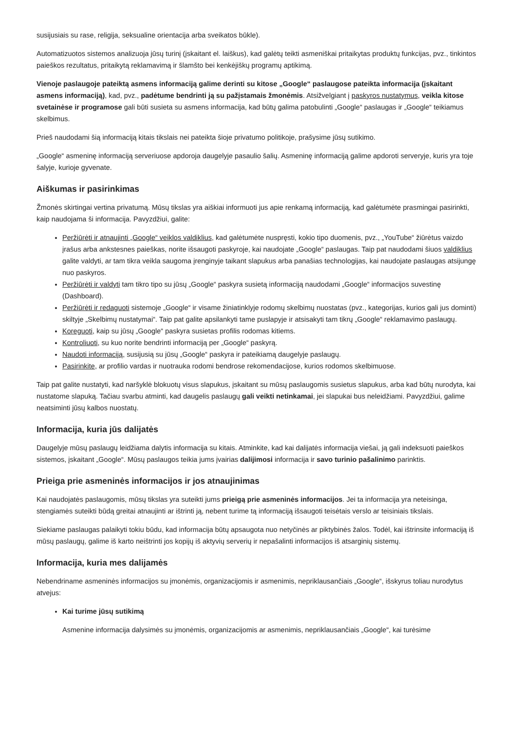susijusiais su rase, religija, seksualine orientacija arba sveikatos būkle).
Automatizuotos sistemos analizuoja jūsų turinį (įskaitant el. laiškus), kad galėtų teikti asmeniškai pritaikytas produktų funkcijas, pvz., tinkintos paieškos rezultatus, pritaikytą reklamavimą ir šlamšto bei kenkėjiškų programų aptikimą.
Vienoje paslaugoje pateiktą asmens informaciją galime derinti su kitose „Google“ paslaugose pateikta informacija (įskaitant asmens informaciją), kad, pvz., padėtume bendrinti ją su pažįstamais žmonėmis. Atsižvelgiant į paskyros nustatymus, veikla kitose svetainėse ir programose gali būti susieta su asmens informacija, kad būtų galima patobulinti „Google“ paslaugas ir „Google“ teikiamus skelbimus.
Prieš naudodami šią informaciją kitais tikslais nei pateikta šioje privatumo politikoje, prašysime jūsų sutikimo.
„Google“ asmeninę informaciją serveriuose apdoroja daugelyje pasaulio šalių. Asmeninę informaciją galime apdoroti serveryje, kuris yra toje šalyje, kurioje gyvenate.
Aiškumas ir pasirinkimas
Žmonės skirtingai vertina privatumą. Mūsų tikslas yra aiškiai informuoti jus apie renkamą informaciją, kad galėtumėte prasmingai pasirinkti, kaip naudojama ši informacija. Pavyzdžiui, galite:
Peržiūrėti ir atnaujinti „Google“ veiklos valdiklius, kad galėtumėte nuspręsti, kokio tipo duomenis, pvz., „YouTube“ žiūrėtus vaizdo įrašus arba ankstesnes paieškas, norite išsaugoti paskyroje, kai naudojate „Google“ paslaugas. Taip pat naudodami šiuos valdiklius galite valdyti, ar tam tikra veikla saugoma įrenginyje taikant slapukus arba panašias technologijas, kai naudojate paslaugas atsijungę nuo paskyros.
Peržiūrėti ir valdyti tam tikro tipo su jūsų „Google“ paskyra susietą informaciją naudodami „Google“ informacijos suvestinę (Dashboard).
Peržiūrėti ir redaguoti sistemoje „Google“ ir visame žiniatinklyje rodomų skelbimų nuostatas (pvz., kategorijas, kurios gali jus dominti) skiltyje „Skelbimų nustatymai“. Taip pat galite apsilankyti tame puslapyje ir atsisakyti tam tikrų „Google“ reklamavimo paslaugų.
Koreguoti, kaip su jūsų „Google“ paskyra susietas profilis rodomas kitiems.
Kontroliuoti, su kuo norite bendrinti informaciją per „Google“ paskyrą.
Naudoti informaciją, susijusią su jūsų „Google“ paskyra ir pateikiamą daugelyje paslaugų.
Pasirinkite, ar profilio vardas ir nuotrauka rodomi bendrose rekomendacijose, kurios rodomos skelbimuose.
Taip pat galite nustatyti, kad naršyklė blokuotų visus slapukus, įskaitant su mūsų paslaugomis susietus slapukus, arba kad būtų nurodyta, kai nustatome slapuką. Tačiau svarbu atminti, kad daugelis paslaugų gali veikti netinkamai, jei slapukai bus neleidžiami. Pavyzdžiui, galime neatsiminti jūsų kalbos nuostatų.
Informacija, kuria jūs dalijatės
Daugelyje mūsų paslaugų leidžiama dalytis informacija su kitais. Atminkite, kad kai dalijatės informacija viešai, ją gali indeksuoti paieškos sistemos, įskaitant „Google“. Mūsų paslaugos teikia jums įvairias dalijimosi informacija ir savo turinio pašalinimo parinktis.
Prieiga prie asmeninės informacijos ir jos atnaujinimas
Kai naudojatės paslaugomis, mūsų tikslas yra suteikti jums prieigą prie asmeninės informacijos. Jei ta informacija yra neteisinga, stengiamės suteikti būdą greitai atnaujinti ar ištrinti ją, nebent turime tą informaciją išsaugoti teisėtais verslo ar teisiniais tikslais.
Siekiame paslaugas palaikyti tokiu būdu, kad informacija būtų apsaugota nuo netyčinės ar piktybinės žalos. Todėl, kai ištrinsite informaciją iš mūsų paslaugų, galime iš karto neištrinti jos kopijų iš aktyvių serverių ir nepašalinti informacijos iš atsarginių sistemų.
Informacija, kuria mes dalijamės
Nebendriname asmeninės informacijos su įmonėmis, organizacijomis ir asmenimis, nepriklausančiais „Google“, išskyrus toliau nurodytus atvejus:
Kai turime jūsų sutikimą
Asmenine informacija dalysimės su įmonėmis, organizacijomis ar asmenimis, nepriklausančiais „Google“, kai turėsime